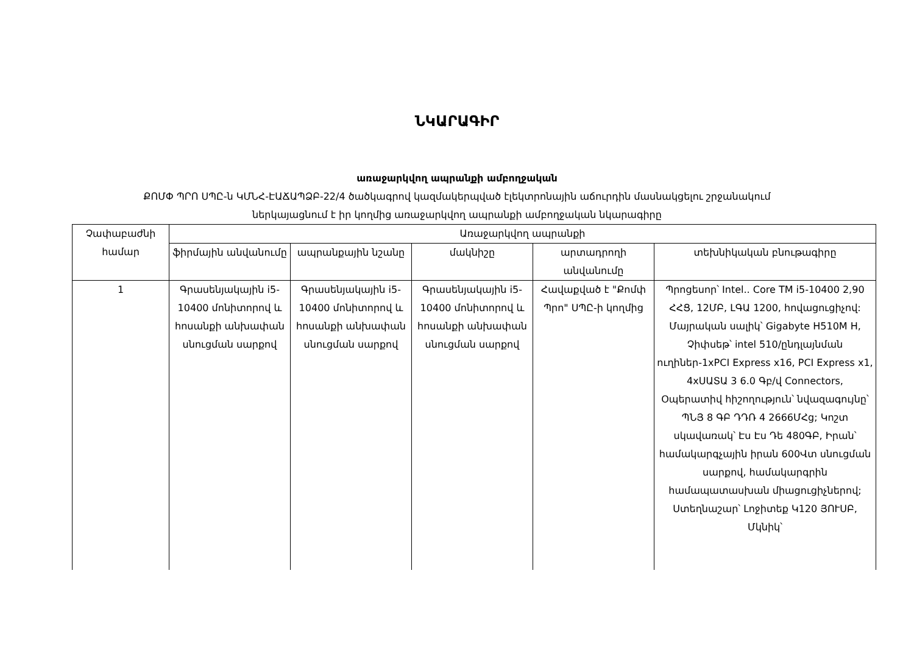ՆԿԱՐԱԳԻՐ
առաջարկվող ապրանքի ամբողջական
ՔՈՄՓ ՊՐՈ ՍՊԸ-ն ԿՄՆՀ-ԷԱՃԱՊՁԲ-22/4 ծածկագրով կազմակերպված էլեկտրոնային աճուրդին մասնակցելու շրջանակում
ներկայացնում է իր կողմից առաջարկվող ապրանքի ամբողջական նկարագիրը
| Չափաբաժնի համար | Առաջարկվող ապրանքի | | | | |
| --- | --- | --- | --- | --- | --- |
| | ֆիրմային անվանումը | ապրանքային նշանը | մակնիշը | արտադրողի անվանումը | տեխնիկական բնութագիրը |
| 1 | Գրասենյակային i5-10400 մոնիտորով և հոսանքի անխափան սնուցման սարքով | Գրասենյակային i5-10400 մոնիտորով և հոսանքի անխափան սնուցման սարքով | Գրասենյակային i5-10400 մոնիտորով և հոսանքի անխափան սնուցման սարքով | Հավաքված է "Քոմփ Պրո" ՍՊԸ-ի կողմից | Պրոցեսոր՝ Intel.. Core TM i5-10400 2,90 ՀՀՑ, 12ՄԲ, ԼԳԱ 1200, հովացուցիչով: Մայրական սալիկ՝ Gigabyte H510M H, Չիփսեթ՝ intel 510/ընդլայնման ուղիներ-1xPCI Express x16, PCI Express x1, 4xՍԱՏԱ 3 6.0 Գբ/վ Connectors, Օպերատիվ հիշողություն՝ նվազագույնը՝ ՊՆՅ 8 ԳԲ ԴԴՌ 4 2666ՄՀց; Կոշտ սկավառակ՝ Էս Էս Դե 480ԳԲ, Իրան՝ համակարգչային իրան 600Վտ սնուցման սարքով, համակարգրին համապատասխան միացուցիչներով; Ստեղնաշար՝ Լոջիտեք Կ120 ՅՈՒՍԲ, Մկնիկ՝ |